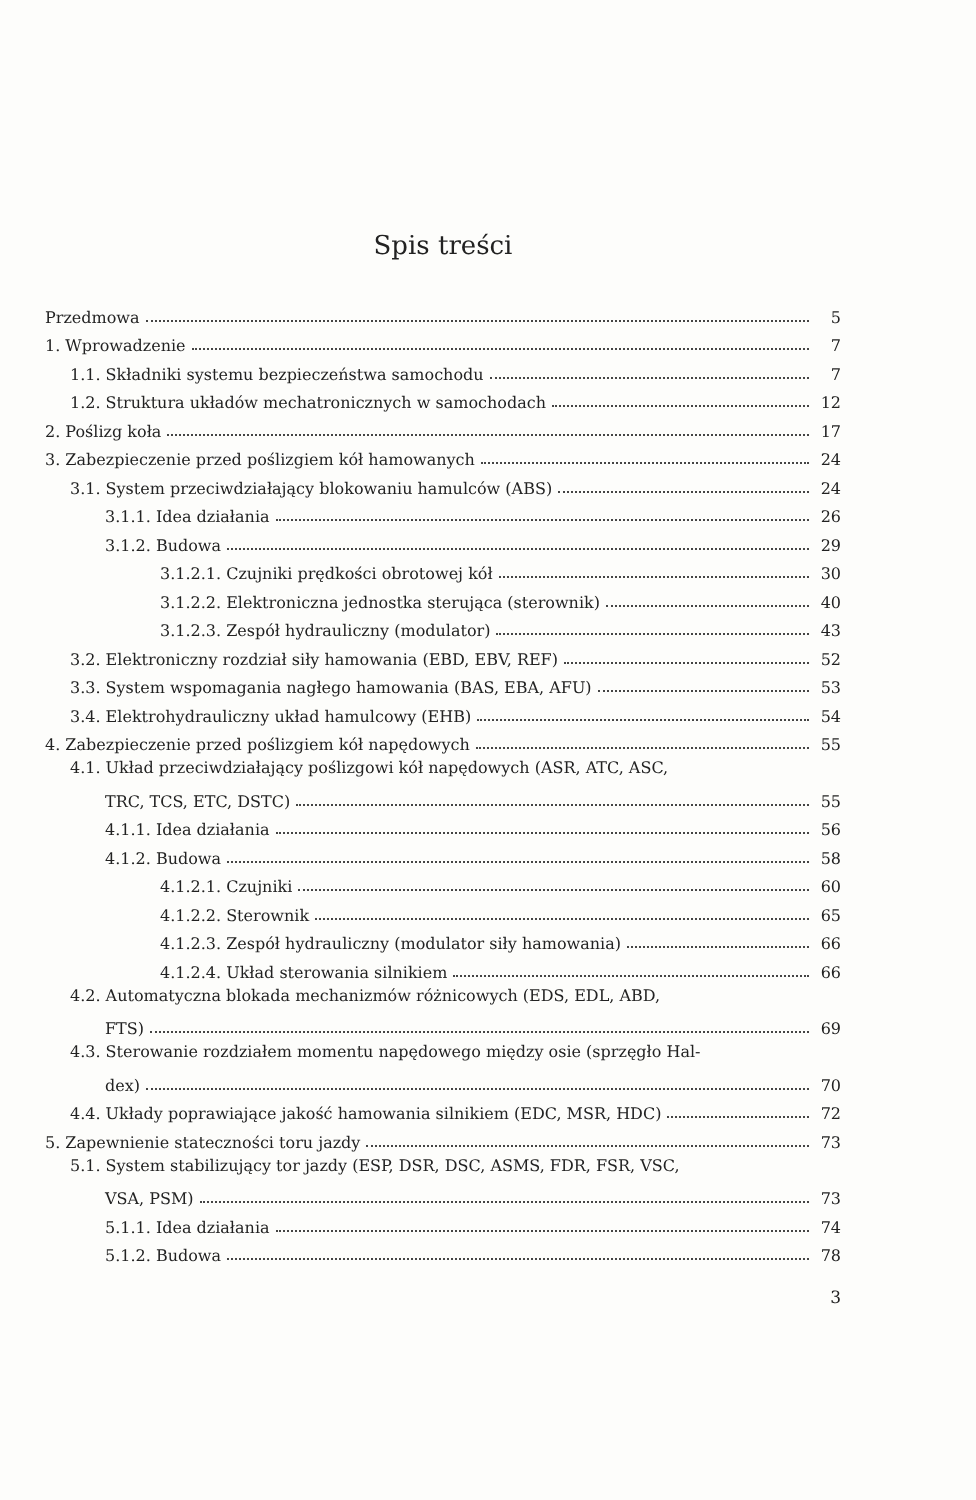Spis treści
Przedmowa 5
1. Wprowadzenie 7
1.1. Składniki systemu bezpieczeństwa samochodu 7
1.2. Struktura układów mechatronicznych w samochodach 12
2. Poślizg koła 17
3. Zabezpieczenie przed poślizgiem kół hamowanych 24
3.1. System przeciwdziałający blokowaniu hamulców (ABS) 24
3.1.1. Idea działania 26
3.1.2. Budowa 29
3.1.2.1. Czujniki prędkości obrotowej kół 30
3.1.2.2. Elektroniczna jednostka sterująca (sterownik) 40
3.1.2.3. Zespół hydrauliczny (modulator) 43
3.2. Elektroniczny rozdział siły hamowania (EBD, EBV, REF) 52
3.3. System wspomagania nagłego hamowania (BAS, EBA, AFU) 53
3.4. Elektrohydrauliczny układ hamulcowy (EHB) 54
4. Zabezpieczenie przed poślizgiem kół napędowych 55
4.1. Układ przeciwdziałający poślizgowi kół napędowych (ASR, ATC, ASC,
TRC, TCS, ETC, DSTC) 55
4.1.1. Idea działania 56
4.1.2. Budowa 58
4.1.2.1. Czujniki 60
4.1.2.2. Sterownik 65
4.1.2.3. Zespół hydrauliczny (modulator siły hamowania) 66
4.1.2.4. Układ sterowania silnikiem 66
4.2. Automatyczna blokada mechanizmów różnicowych (EDS, EDL, ABD,
FTS) 69
4.3. Sterowanie rozdziałem momentu napędowego między osie (sprzęgło Hal-
dex) 70
4.4. Układy poprawiające jakość hamowania silnikiem (EDC, MSR, HDC) 72
5. Zapewnienie stateczności toru jazdy 73
5.1. System stabilizujący tor jazdy (ESP, DSR, DSC, ASMS, FDR, FSR, VSC,
VSA, PSM) 73
5.1.1. Idea działania 74
5.1.2. Budowa 78
3